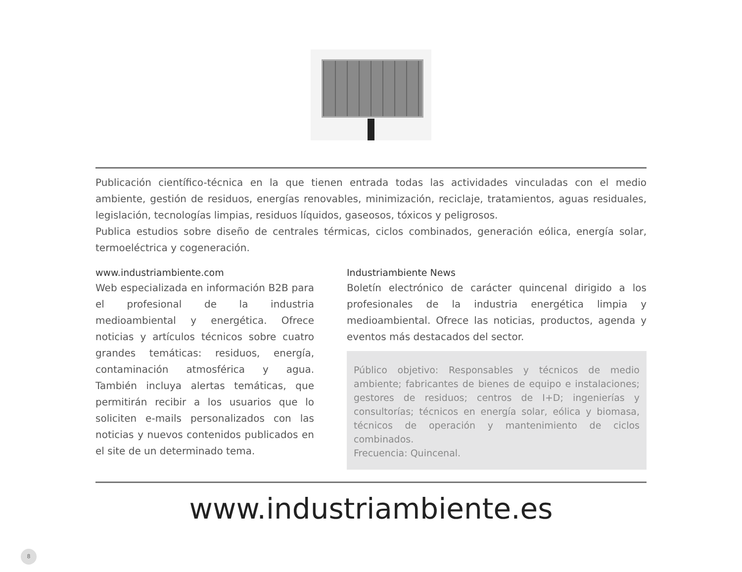Publicación científico-técnica en la que tienen entrada todas las actividades vinculadas con el medio ambiente, gestión de residuos, energías renovables, minimización, reciclaje, tratamientos, aguas residuales, legislación, tecnologías limpias, residuos líquidos, gaseosos, tóxicos y peligrosos.
Publica estudios sobre diseño de centrales térmicas, ciclos combinados, generación eólica, energía solar, termoeléctrica y cogeneración.
www.industriambiente.com
Web especializada en información B2B para el profesional de la industria medioambiental y energética. Ofrece noticias y artículos técnicos sobre cuatro grandes temáticas: residuos, energía, contaminación atmosférica y agua. También incluya alertas temáticas, que permitirán recibir a los usuarios que lo soliciten e-mails personalizados con las noticias y nuevos contenidos publicados en el site de un determinado tema.
Industriambiente News
Boletín electrónico de carácter quincenal dirigido a los profesionales de la industria energética limpia y medioambiental. Ofrece las noticias, productos, agenda y eventos más destacados del sector.
Público objetivo: Responsables y técnicos de medio ambiente; fabricantes de bienes de equipo e instalaciones; gestores de residuos; centros de I+D; ingenierías y consultorías; técnicos en energía solar, eólica y biomasa, técnicos de operación y mantenimiento de ciclos combinados.
Frecuencia: Quincenal.
www.industriambiente.es
8